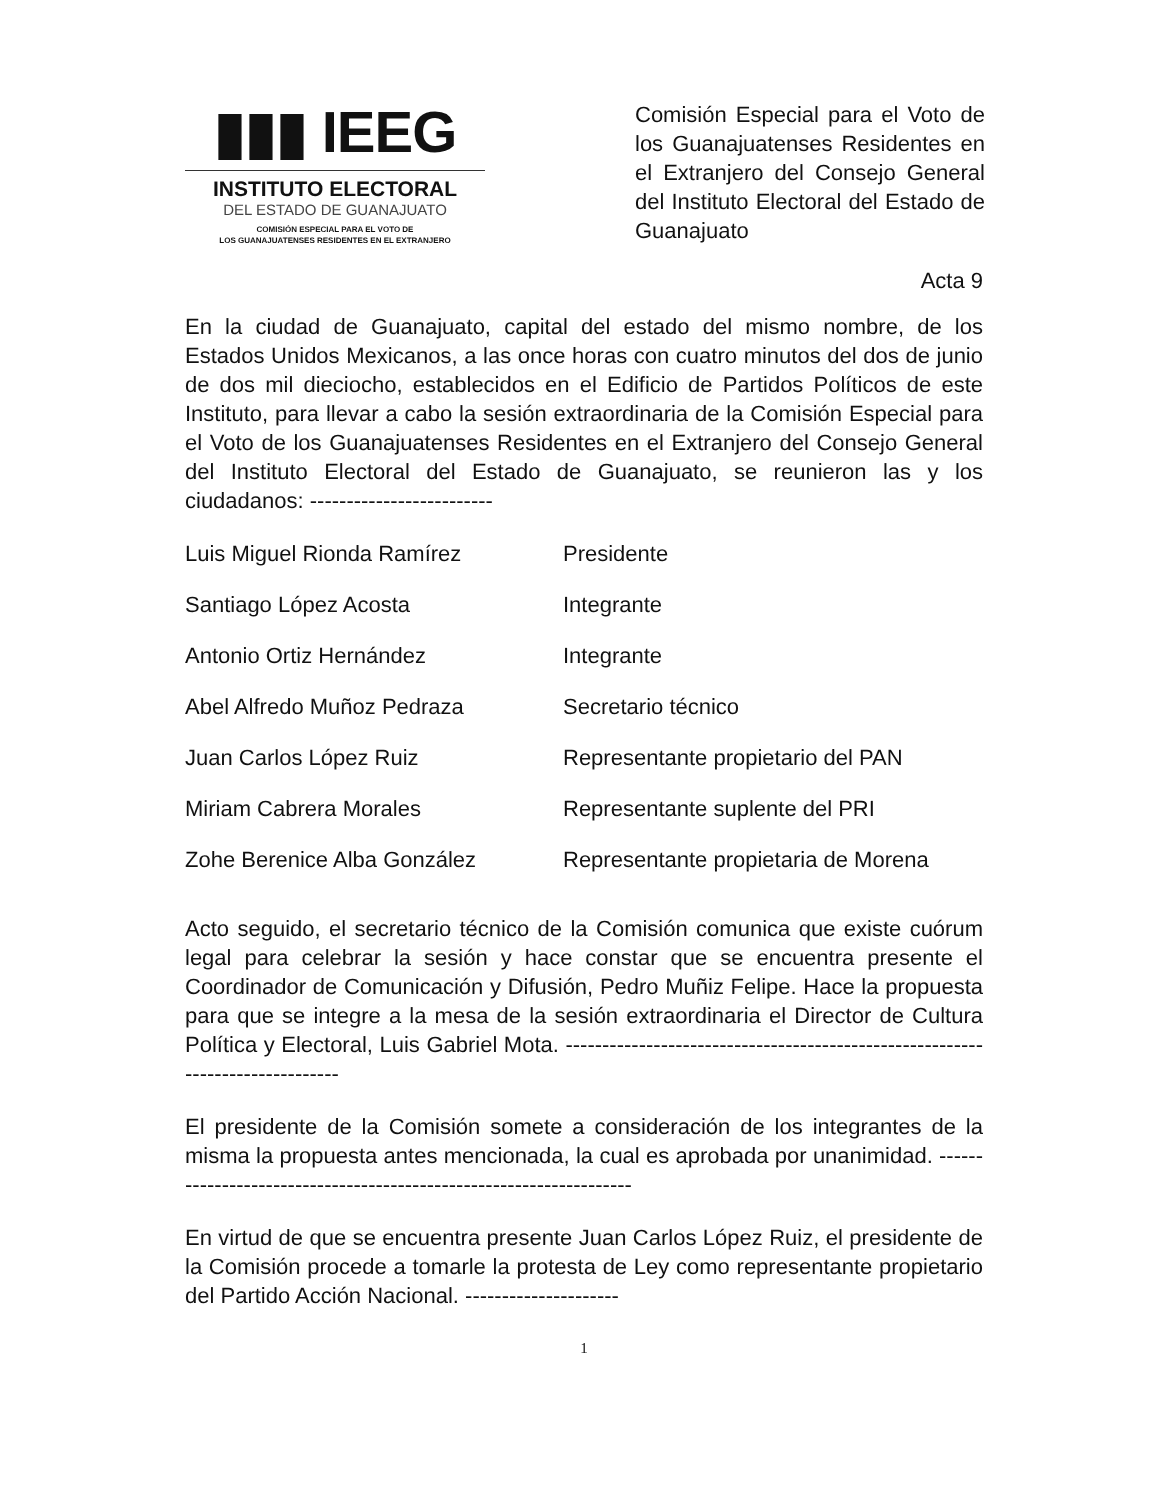▮▮▮ IEEG
INSTITUTO ELECTORAL
DEL ESTADO DE GUANAJUATO
COMISIÓN ESPECIAL PARA EL VOTO DE
LOS GUANAJUATENSES RESIDENTES EN EL EXTRANJERO
Comisión Especial para el Voto de los Guanajuatenses Residentes en el Extranjero del Consejo General del Instituto Electoral del Estado de Guanajuato
Acta 9
En la ciudad de Guanajuato, capital del estado del mismo nombre, de los Estados Unidos Mexicanos, a las once horas con cuatro minutos del dos de junio de dos mil dieciocho, establecidos en el Edificio de Partidos Políticos de este Instituto, para llevar a cabo la sesión extraordinaria de la Comisión Especial para el Voto de los Guanajuatenses Residentes en el Extranjero del Consejo General del Instituto Electoral del Estado de Guanajuato, se reunieron las y los ciudadanos: -------------------------
| Luis Miguel Rionda Ramírez | Presidente |
| Santiago López Acosta | Integrante |
| Antonio Ortiz Hernández | Integrante |
| Abel Alfredo Muñoz Pedraza | Secretario técnico |
| Juan Carlos López Ruiz | Representante propietario del PAN |
| Miriam Cabrera Morales | Representante suplente del PRI |
| Zohe Berenice Alba González | Representante propietaria de Morena |
Acto seguido, el secretario técnico de la Comisión comunica que existe cuórum legal para celebrar la sesión y hace constar que se encuentra presente el Coordinador de Comunicación y Difusión, Pedro Muñiz Felipe. Hace la propuesta para que se integre a la mesa de la sesión extraordinaria el Director de Cultura Política y Electoral, Luis Gabriel Mota. ------------------------------------------------------------------------------
El presidente de la Comisión somete a consideración de los integrantes de la misma la propuesta antes mencionada, la cual es aprobada por unanimidad. -------------------------------------------------------------------
En virtud de que se encuentra presente Juan Carlos López Ruiz, el presidente de la Comisión procede a tomarle la protesta de Ley como representante propietario del Partido Acción Nacional. ---------------------
1